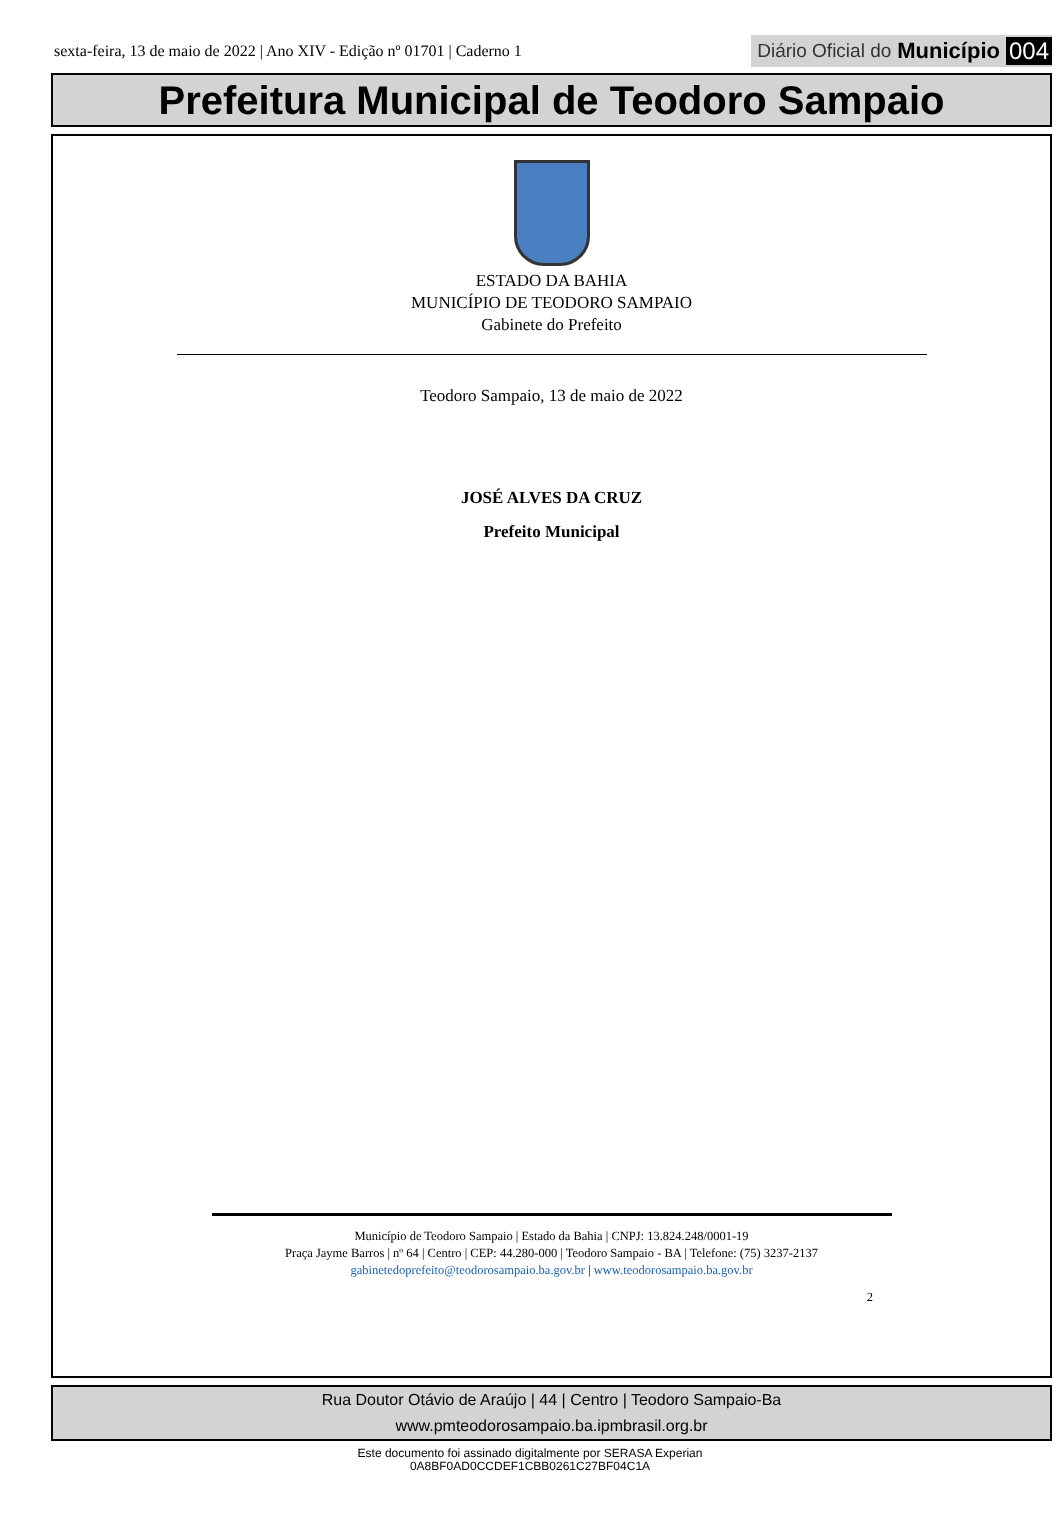sexta-feira, 13 de maio de 2022 | Ano XIV - Edição nº 01701 | Caderno 1 Diário Oficial do Município 004
Prefeitura Municipal de Teodoro Sampaio
ESTADO DA BAHIA
MUNICÍPIO DE TEODORO SAMPAIO
Gabinete do Prefeito
Teodoro Sampaio, 13 de maio de 2022
JOSÉ ALVES DA CRUZ
Prefeito Municipal
Município de Teodoro Sampaio | Estado da Bahia | CNPJ: 13.824.248/0001-19
Praça Jayme Barros | nº 64 | Centro | CEP: 44.280-000 | Teodoro Sampaio - BA | Telefone: (75) 3237-2137
gabinetedoprefeito@teodorosampaio.ba.gov.br | www.teodorosampaio.ba.gov.br
2
Rua Doutor Otávio de Araújo | 44 | Centro | Teodoro Sampaio-Ba
www.pmteodorosampaio.ba.ipmbrasil.org.br
Este documento foi assinado digitalmente por SERASA Experian
0A8BF0AD0CCDEF1CBB0261C27BF04C1A